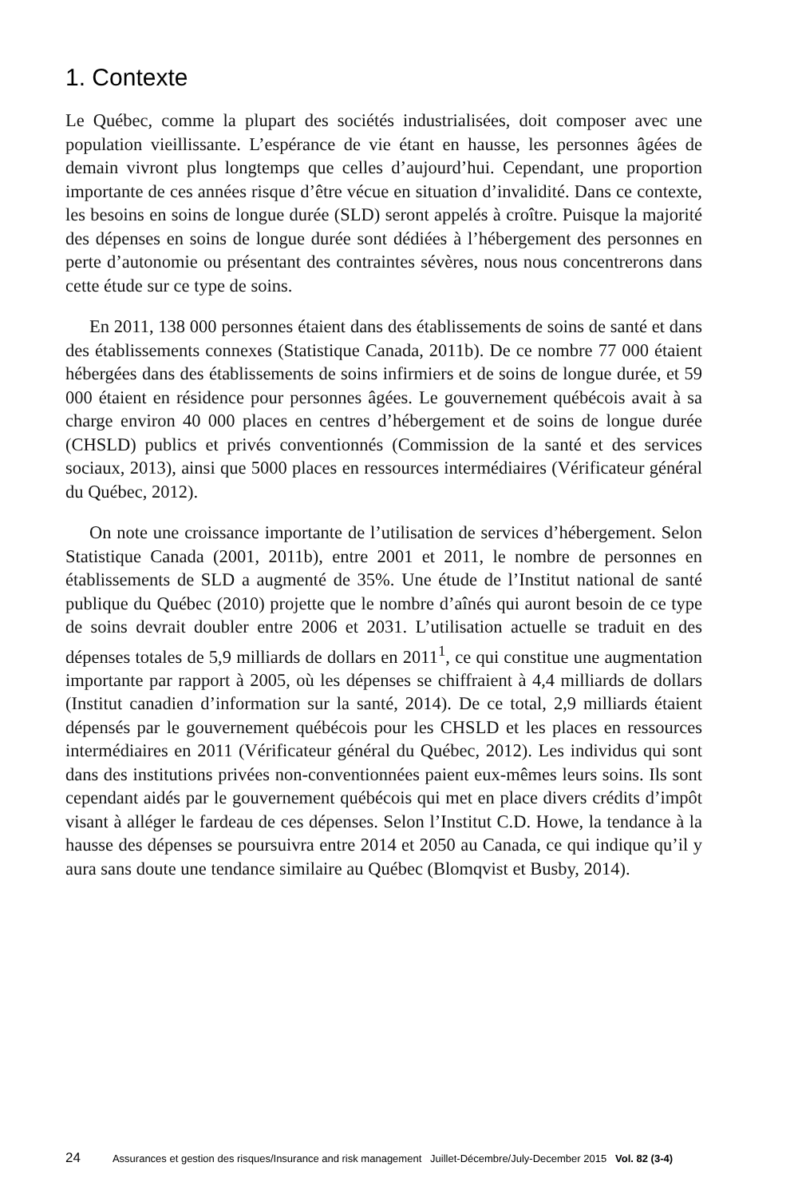1. Contexte
Le Québec, comme la plupart des sociétés industrialisées, doit composer avec une population vieillissante. L’espérance de vie étant en hausse, les personnes âgées de demain vivront plus longtemps que celles d’aujourd’hui. Cependant, une proportion importante de ces années risque d’être vécue en situation d’invalidité. Dans ce contexte, les besoins en soins de longue durée (SLD) seront appelés à croître. Puisque la majorité des dépenses en soins de longue durée sont dédiées à l’hébergement des personnes en perte d’autonomie ou présentant des contraintes sévères, nous nous concentrerons dans cette étude sur ce type de soins.
En 2011, 138 000 personnes étaient dans des établissements de soins de santé et dans des établissements connexes (Statistique Canada, 2011b). De ce nombre 77 000 étaient hébergées dans des établissements de soins infirmiers et de soins de longue durée, et 59 000 étaient en résidence pour personnes âgées. Le gouvernement québécois avait à sa charge environ 40 000 places en centres d’hébergement et de soins de longue durée (CHSLD) publics et privés conventionnés (Commission de la santé et des services sociaux, 2013), ainsi que 5000 places en ressources intermédiaires (Vérificateur général du Québec, 2012).
On note une croissance importante de l’utilisation de services d’hébergement. Selon Statistique Canada (2001, 2011b), entre 2001 et 2011, le nombre de personnes en établissements de SLD a augmenté de 35%. Une étude de l’Institut national de santé publique du Québec (2010) projette que le nombre d’aînés qui auront besoin de ce type de soins devrait doubler entre 2006 et 2031. L’utilisation actuelle se traduit en des dépenses totales de 5,9 milliards de dollars en 2011<sup>1</sup>, ce qui constitue une augmentation importante par rapport à 2005, où les dépenses se chiffraient à 4,4 milliards de dollars (Institut canadien d’information sur la santé, 2014). De ce total, 2,9 milliards étaient dépensés par le gouvernement québécois pour les CHSLD et les places en ressources intermédiaires en 2011 (Vérificateur général du Québec, 2012). Les individus qui sont dans des institutions privées non-conventionnées paient eux-mêmes leurs soins. Ils sont cependant aidés par le gouvernement québécois qui met en place divers crédits d’impôt visant à alléger le fardeau de ces dépenses. Selon l’Institut C.D. Howe, la tendance à la hausse des dépenses se poursuivra entre 2014 et 2050 au Canada, ce qui indique qu’il y aura sans doute une tendance similaire au Québec (Blomqvist et Busby, 2014).
24 Assurances et gestion des risques/Insurance and risk management Juillet-Décembre/July-December 2015 Vol. 82 (3-4)